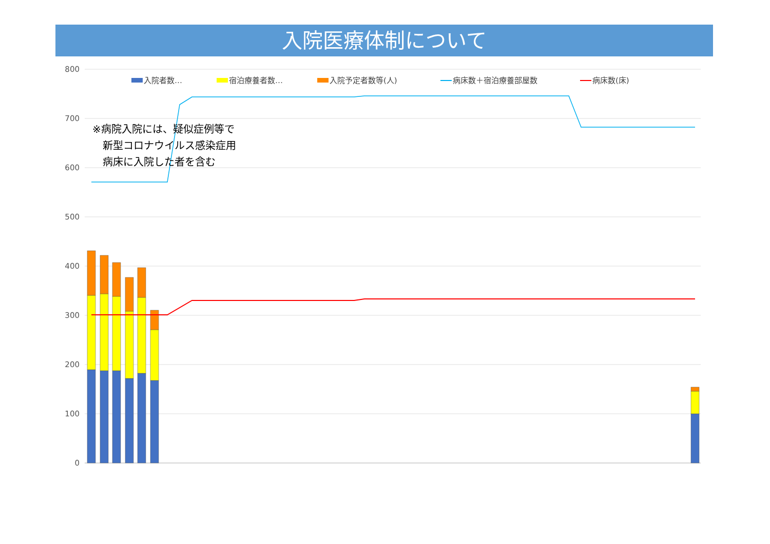入院医療体制について
800
700
600
500
400
300
200
100
0
入院者数…
宿泊療養者数…
入院予定者数等(人)
病床数＋宿泊療養部屋数
病床数(床)
※病院入院には、疑似症例等で
　新型コロナウイルス感染症用
　病床に入院した者を含む